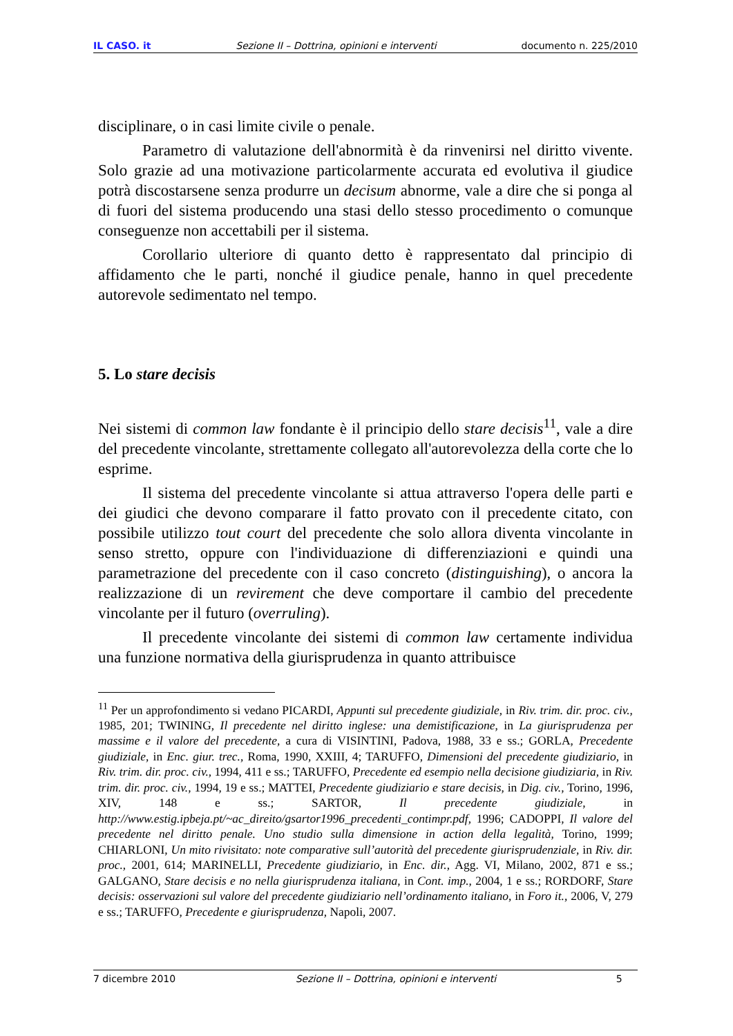IL CASO. it Sezione II – Dottrina, opinioni e interventi documento n. 225/2010
disciplinare, o in casi limite civile o penale.
Parametro di valutazione dell'abnormità è da rinvenirsi nel diritto vivente. Solo grazie ad una motivazione particolarmente accurata ed evolutiva il giudice potrà discostarsene senza produrre un decisum abnorme, vale a dire che si ponga al di fuori del sistema producendo una stasi dello stesso procedimento o comunque conseguenze non accettabili per il sistema.
Corollario ulteriore di quanto detto è rappresentato dal principio di affidamento che le parti, nonché il giudice penale, hanno in quel precedente autorevole sedimentato nel tempo.
5. Lo stare decisis
Nei sistemi di common law fondante è il principio dello stare decisis<sup>11</sup>, vale a dire del precedente vincolante, strettamente collegato all'autorevolezza della corte che lo esprime.
Il sistema del precedente vincolante si attua attraverso l'opera delle parti e dei giudici che devono comparare il fatto provato con il precedente citato, con possibile utilizzo tout court del precedente che solo allora diventa vincolante in senso stretto, oppure con l'individuazione di differenziazioni e quindi una parametrazione del precedente con il caso concreto (distinguishing), o ancora la realizzazione di un revirement che deve comportare il cambio del precedente vincolante per il futuro (overruling).
Il precedente vincolante dei sistemi di common law certamente individua una funzione normativa della giurisprudenza in quanto attribuisce
<sup>11</sup> Per un approfondimento si vedano PICARDI, Appunti sul precedente giudiziale, in Riv. trim. dir. proc. civ., 1985, 201; TWINING, Il precedente nel diritto inglese: una demistificazione, in La giurisprudenza per massime e il valore del precedente, a cura di VISINTINI, Padova, 1988, 33 e ss.; GORLA, Precedente giudiziale, in Enc. giur. trec., Roma, 1990, XXIII, 4; TARUFFO, Dimensioni del precedente giudiziario, in Riv. trim. dir. proc. civ., 1994, 411 e ss.; TARUFFO, Precedente ed esempio nella decisione giudiziaria, in Riv. trim. dir. proc. civ., 1994, 19 e ss.; MATTEI, Precedente giudiziario e stare decisis, in Dig. civ., Torino, 1996, XIV, 148 e ss.; SARTOR, Il precedente giudiziale, in http://www.estig.ipbeja.pt/~ac_direito/gsartor1996_precedenti_contimpr.pdf, 1996; CADOPPI, Il valore del precedente nel diritto penale. Uno studio sulla dimensione in action della legalità, Torino, 1999; CHIARLONI, Un mito rivisitato: note comparative sull’autorità del precedente giurisprudenziale, in Riv. dir. proc., 2001, 614; MARINELLI, Precedente giudiziario, in Enc. dir., Agg. VI, Milano, 2002, 871 e ss.; GALGANO, Stare decisis e no nella giurisprudenza italiana, in Cont. imp., 2004, 1 e ss.; RORDORF, Stare decisis: osservazioni sul valore del precedente giudiziario nell’ordinamento italiano, in Foro it., 2006, V, 279 e ss.; TARUFFO, Precedente e giurisprudenza, Napoli, 2007.
7 dicembre 2010 Sezione II – Dottrina, opinioni e interventi 5